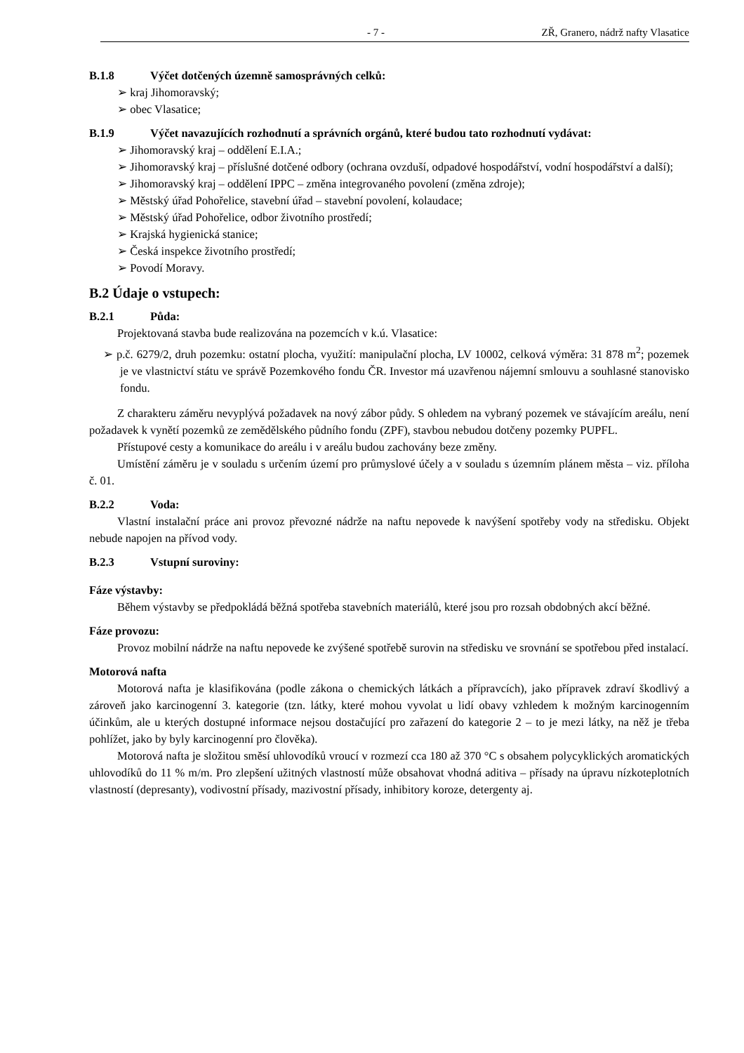- 7 - ZŘ, Granero, nádrž nafty Vlasatice
B.1.8 Výčet dotčených územně samosprávných celků:
➢ kraj Jihomoravský;
➢ obec Vlasatice;
B.1.9 Výčet navazujících rozhodnutí a správních orgánů, které budou tato rozhodnutí vydávat:
➢ Jihomoravský kraj – oddělení E.I.A.;
➢ Jihomoravský kraj – příslušné dotčené odbory (ochrana ovzduší, odpadové hospodářství, vodní hospodářství a další);
➢ Jihomoravský kraj – oddělení IPPC – změna integrovaného povolení (změna zdroje);
➢ Městský úřad Pohořelice, stavební úřad – stavební povolení, kolaudace;
➢ Městský úřad Pohořelice, odbor životního prostředí;
➢ Krajská hygienická stanice;
➢ Česká inspekce životního prostředí;
➢ Povodí Moravy.
B.2 Údaje o vstupech:
B.2.1 Půda:
Projektovaná stavba bude realizována na pozemcích v k.ú. Vlasatice:
➢ p.č. 6279/2, druh pozemku: ostatní plocha, využití: manipulační plocha, LV 10002, celková výměra: 31 878 m<sup>2</sup>; pozemek je ve vlastnictví státu ve správě Pozemkového fondu ČR. Investor má uzavřenou nájemní smlouvu a souhlasné stanovisko fondu.
Z charakteru záměru nevyplývá požadavek na nový zábor půdy. S ohledem na vybraný pozemek ve stávajícím areálu, není požadavek k vynětí pozemků ze zemědělského půdního fondu (ZPF), stavbou nebudou dotčeny pozemky PUPFL.
Přístupové cesty a komunikace do areálu i v areálu budou zachovány beze změny.
Umístění záměru je v souladu s určením území pro průmyslové účely a v souladu s územním plánem města – viz. příloha č. 01.
B.2.2 Voda:
Vlastní instalační práce ani provoz převozné nádrže na naftu nepovede k navýšení spotřeby vody na středisku. Objekt nebude napojen na přívod vody.
B.2.3 Vstupní suroviny:
Fáze výstavby:
Během výstavby se předpokládá běžná spotřeba stavebních materiálů, které jsou pro rozsah obdobných akcí běžné.
Fáze provozu:
Provoz mobilní nádrže na naftu nepovede ke zvýšené spotřebě surovin na středisku ve srovnání se spotřebou před instalací.
Motorová nafta
Motorová nafta je klasifikována (podle zákona o chemických látkách a přípravcích), jako přípravek zdraví škodlivý a zároveň jako karcinogenní 3. kategorie (tzn. látky, které mohou vyvolat u lidí obavy vzhledem k možným karcinogenním účinkům, ale u kterých dostupné informace nejsou dostačující pro zařazení do kategorie 2 – to je mezi látky, na něž je třeba pohlížet, jako by byly karcinogenní pro člověka).
Motorová nafta je složitou směsí uhlovodíků vroucí v rozmezí cca 180 až 370 °C s obsahem polycyklických aromatických uhlovodíků do 11 % m/m. Pro zlepšení užitných vlastností může obsahovat vhodná aditiva – přísady na úpravu nízkoteplotních vlastností (depresanty), vodivostní přísady, mazivostní přísady, inhibitory koroze, detergenty aj.